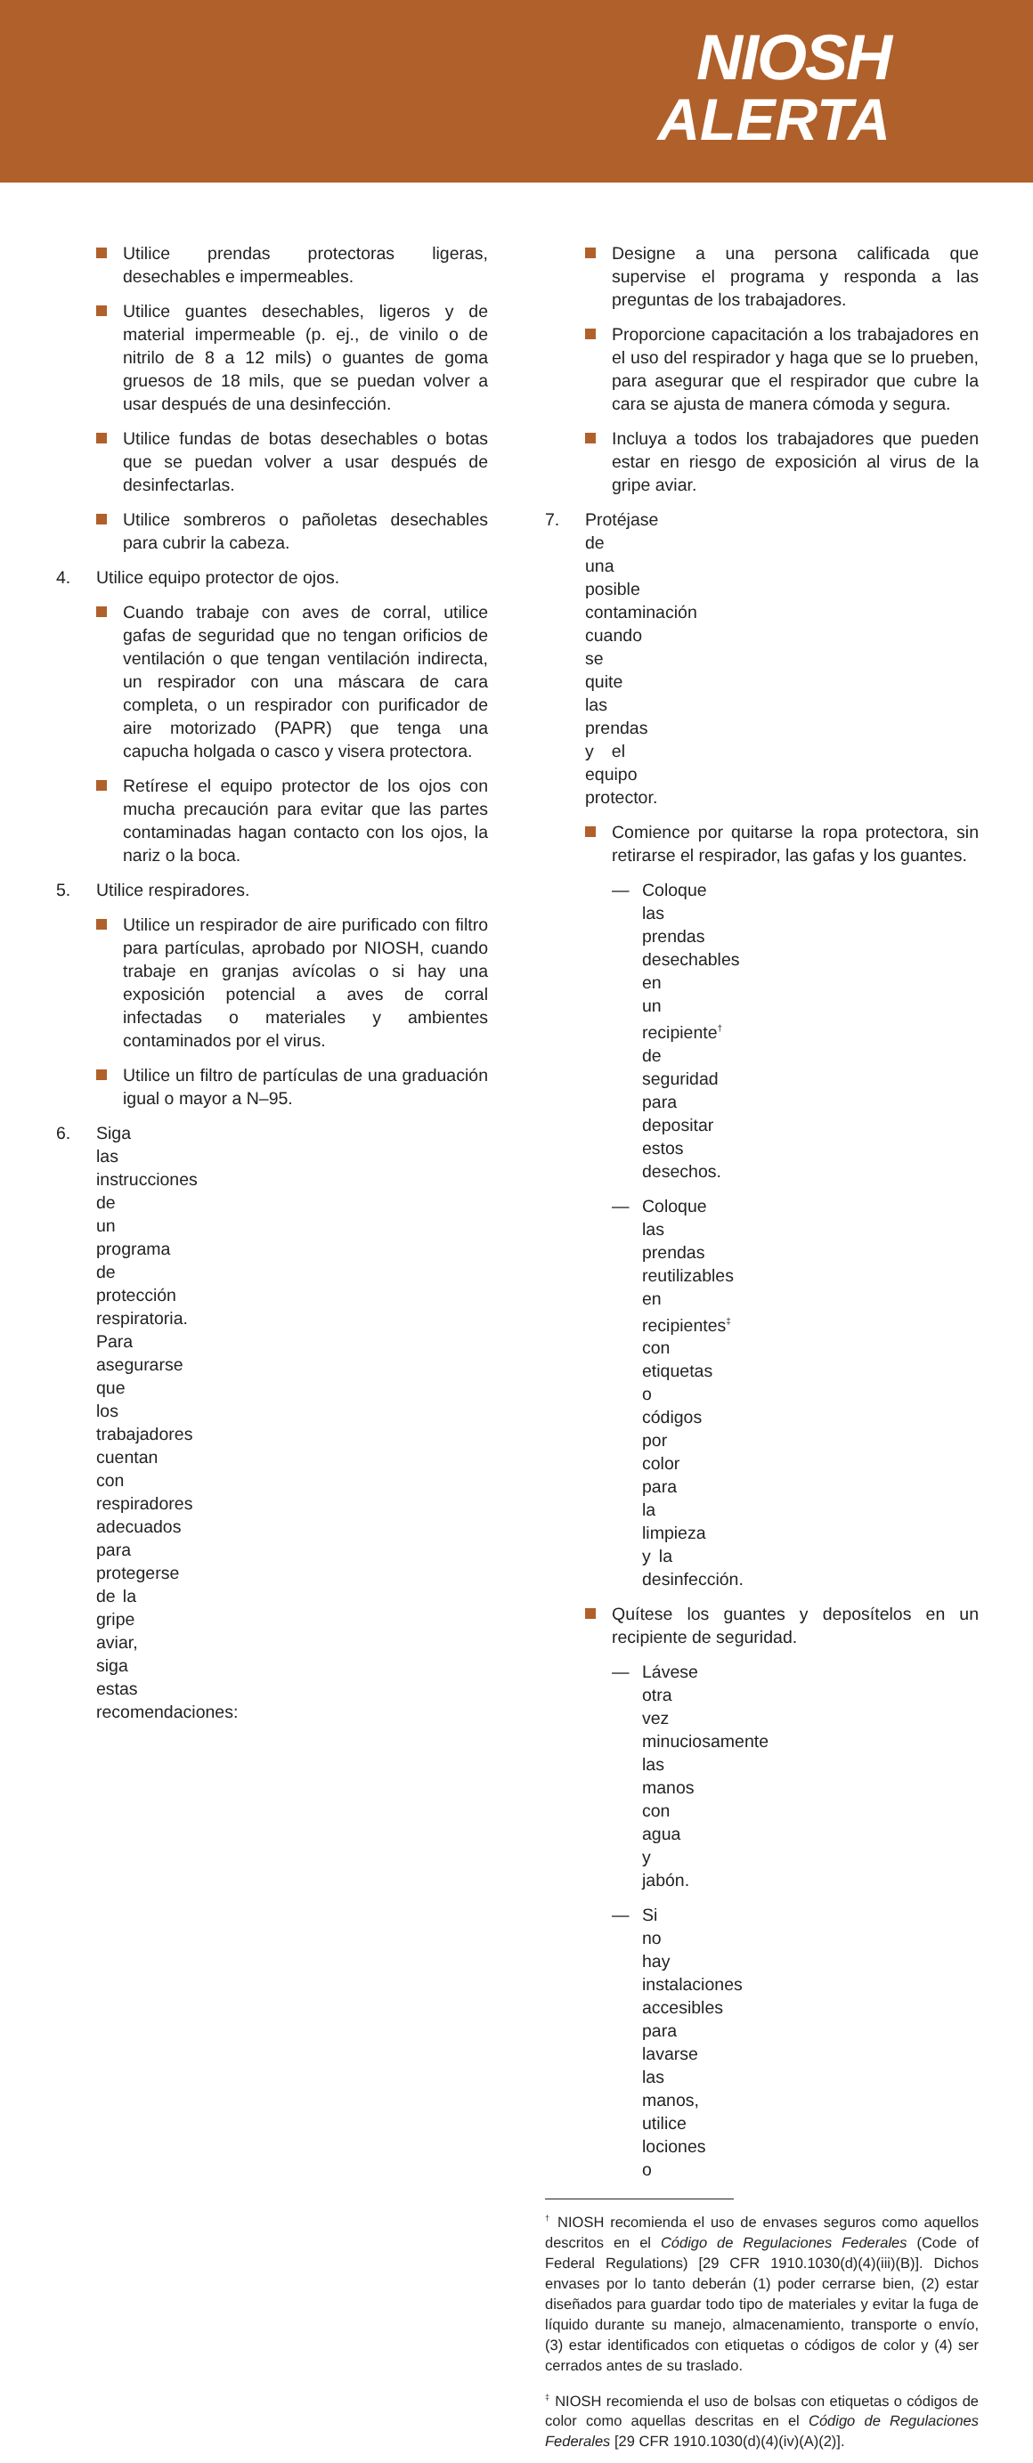NIOSH
ALERTA
Utilice prendas protectoras ligeras, desechables e impermeables.
Utilice guantes desechables, ligeros y de material impermeable (p. ej., de vinilo o de nitrilo de 8 a 12 mils) o guantes de goma gruesos de 18 mils, que se puedan volver a usar después de una desinfección.
Utilice fundas de botas desechables o botas que se puedan volver a usar después de desinfectarlas.
Utilice sombreros o pañoletas desechables para cubrir la cabeza.
4. Utilice equipo protector de ojos.
Cuando trabaje con aves de corral, utilice gafas de seguridad que no tengan orificios de ventilación o que tengan ventilación indirecta, un respirador con una máscara de cara completa, o un respirador con purificador de aire motorizado (PAPR) que tenga una capucha holgada o casco y visera protectora.
Retírese el equipo protector de los ojos con mucha precaución para evitar que las partes contaminadas hagan contacto con los ojos, la nariz o la boca.
5. Utilice respiradores.
Utilice un respirador de aire purificado con filtro para partículas, aprobado por NIOSH, cuando trabaje en granjas avícolas o si hay una exposición potencial a aves de corral infectadas o materiales y ambientes contaminados por el virus.
Utilice un filtro de partículas de una graduación igual o mayor a N–95.
6. Siga las instrucciones de un programa de protección respiratoria. Para asegurarse que los trabajadores cuentan con respiradores adecuados para protegerse de la gripe aviar, siga estas recomendaciones:
Designe a una persona calificada que supervise el programa y responda a las preguntas de los trabajadores.
Proporcione capacitación a los trabajadores en el uso del respirador y haga que se lo prueben, para asegurar que el respirador que cubre la cara se ajusta de manera cómoda y segura.
Incluya a todos los trabajadores que pueden estar en riesgo de exposición al virus de la gripe aviar.
7. Protéjase de una posible contaminación cuando se quite las prendas y el equipo protector.
Comience por quitarse la ropa protectora, sin retirarse el respirador, las gafas y los guantes.
— Coloque las prendas desechables en un recipiente<sup>†</sup> de seguridad para depositar estos desechos.
— Coloque las prendas reutilizables en recipientes<sup>‡</sup> con etiquetas o códigos por color para la limpieza y la desinfección.
Quítese los guantes y deposítelos en un recipiente de seguridad.
— Lávese otra vez minuciosamente las manos con agua y jabón.
— Si no hay instalaciones accesibles para lavarse las manos, utilice lociones o
<sup>†</sup> NIOSH recomienda el uso de envases seguros como aquellos descritos en el Código de Regulaciones Federales (Code of Federal Regulations) [29 CFR 1910.1030(d)(4)(iii)(B)]. Dichos envases por lo tanto deberán (1) poder cerrarse bien, (2) estar diseñados para guardar todo tipo de materiales y evitar la fuga de líquido durante su manejo, almacenamiento, transporte o envío, (3) estar identificados con etiquetas o códigos de color y (4) ser cerrados antes de su traslado.
<sup>‡</sup> NIOSH recomienda el uso de bolsas con etiquetas o códigos de color como aquellas descritas en el Código de Regulaciones Federales [29 CFR 1910.1030(d)(4)(iv)(A)(2)].